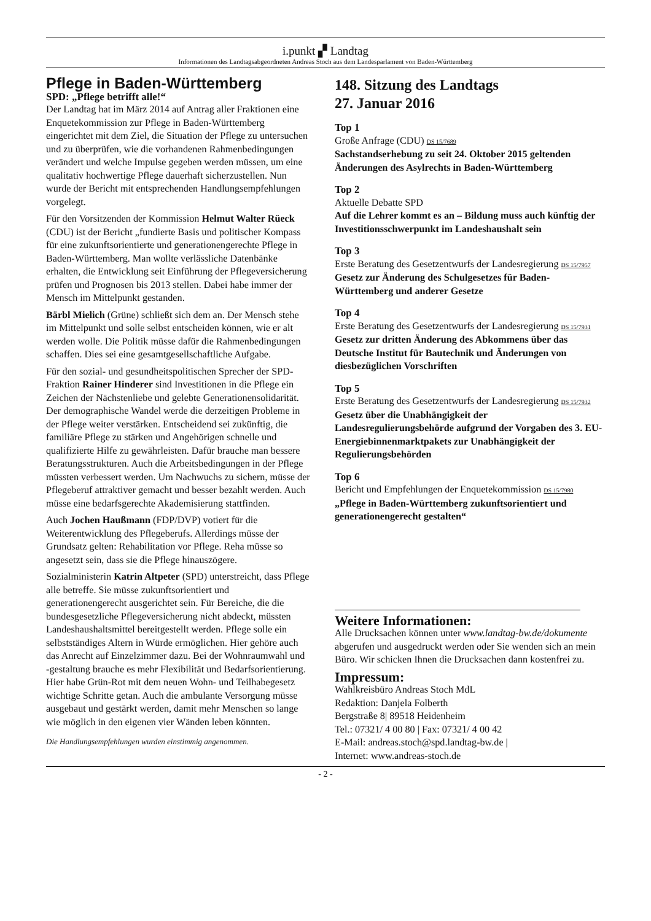i.punkt ▞ Landtag
Informationen des Landtagsabgeordneten Andreas Stoch aus dem Landesparlament von Baden-Württemberg
Pflege in Baden-Württemberg
SPD: „Pflege betrifft alle!“
Der Landtag hat im März 2014 auf Antrag aller Fraktionen eine Enquetekommission zur Pflege in Baden-Württemberg eingerichtet mit dem Ziel, die Situation der Pflege zu untersuchen und zu überprüfen, wie die vorhandenen Rahmenbedingungen verändert und welche Impulse gegeben werden müssen, um eine qualitativ hochwertige Pflege dauerhaft sicherzustellen. Nun wurde der Bericht mit entsprechenden Handlungsempfehlungen vorgelegt.
Für den Vorsitzenden der Kommission Helmut Walter Rüeck (CDU) ist der Bericht „fundierte Basis und politischer Kompass für eine zukunftsorientierte und generationengerechte Pflege in Baden-Württemberg. Man wollte verlässliche Datenbänke erhalten, die Entwicklung seit Einführung der Pflegeversicherung prüfen und Prognosen bis 2013 stellen. Dabei habe immer der Mensch im Mittelpunkt gestanden.
Bärbl Mielich (Grüne) schließt sich dem an. Der Mensch stehe im Mittelpunkt und solle selbst entscheiden können, wie er alt werden wolle. Die Politik müsse dafür die Rahmenbedingungen schaffen. Dies sei eine gesamtgesellschaftliche Aufgabe.
Für den sozial- und gesundheitspolitischen Sprecher der SPD-Fraktion Rainer Hinderer sind Investitionen in die Pflege ein Zeichen der Nächstenliebe und gelebte Generationensolidarität. Der demographische Wandel werde die derzeitigen Probleme in der Pflege weiter verstärken. Entscheidend sei zukünftig, die familiäre Pflege zu stärken und Angehörigen schnelle und qualifizierte Hilfe zu gewährleisten. Dafür brauche man bessere Beratungsstrukturen. Auch die Arbeitsbedingungen in der Pflege müssten verbessert werden. Um Nachwuchs zu sichern, müsse der Pflegeberuf attraktiver gemacht und besser bezahlt werden. Auch müsse eine bedarfsgerechte Akademisierung stattfinden.
Auch Jochen Haußmann (FDP/DVP) votiert für die Weiterentwicklung des Pflegeberufs. Allerdings müsse der Grundsatz gelten: Rehabilitation vor Pflege. Reha müsse so angesetzt sein, dass sie die Pflege hinauszögere.
Sozialministerin Katrin Altpeter (SPD) unterstreicht, dass Pflege alle betreffe. Sie müsse zukunftsorientiert und generationengerecht ausgerichtet sein. Für Bereiche, die die bundesgesetzliche Pflegeversicherung nicht abdeckt, müssten Landeshaushaltsmittel bereitgestellt werden. Pflege solle ein selbstständiges Altern in Würde ermöglichen. Hier gehöre auch das Anrecht auf Einzelzimmer dazu. Bei der Wohnraumwahl und -gestaltung brauche es mehr Flexibilität und Bedarfsorientierung. Hier habe Grün-Rot mit dem neuen Wohn- und Teilhabegesetz wichtige Schritte getan. Auch die ambulante Versorgung müsse ausgebaut und gestärkt werden, damit mehr Menschen so lange wie möglich in den eigenen vier Wänden leben könnten.
Die Handlungsempfehlungen wurden einstimmig angenommen.
148. Sitzung des Landtags
27. Januar 2016
Top 1
Große Anfrage (CDU) DS 15/7689
Sachstandserhebung zu seit 24. Oktober 2015 geltenden Änderungen des Asylrechts in Baden-Württemberg
Top 2
Aktuelle Debatte SPD
Auf die Lehrer kommt es an – Bildung muss auch künftig der Investitionsschwerpunkt im Landeshaushalt sein
Top 3
Erste Beratung des Gesetzentwurfs der Landesregierung DS 15/7957
Gesetz zur Änderung des Schulgesetzes für Baden-Württemberg und anderer Gesetze
Top 4
Erste Beratung des Gesetzentwurfs der Landesregierung DS 15/7931
Gesetz zur dritten Änderung des Abkommens über das Deutsche Institut für Bautechnik und Änderungen von diesbezüglichen Vorschriften
Top 5
Erste Beratung des Gesetzentwurfs der Landesregierung DS 15/7932
Gesetz über die Unabhängigkeit der Landesregulierungsbehörde aufgrund der Vorgaben des 3. EU-Energiebinnenmarktpakets zur Unabhängigkeit der Regulierungsbehörden
Top 6
Bericht und Empfehlungen der Enquetekommission DS 15/7980
„Pflege in Baden-Württemberg zukunftsorientiert und generationengerecht gestalten“
Weitere Informationen:
Alle Drucksachen können unter www.landtag-bw.de/dokumente abgerufen und ausgedruckt werden oder Sie wenden sich an mein Büro. Wir schicken Ihnen die Drucksachen dann kostenfrei zu.
Impressum:
Wahlkreisbüro Andreas Stoch MdL
Redaktion: Danjela Folberth
Bergstraße 8| 89518 Heidenheim
Tel.: 07321/ 4 00 80 | Fax: 07321/ 4 00 42
E-Mail: andreas.stoch@spd.landtag-bw.de |
Internet: www.andreas-stoch.de
- 2 -